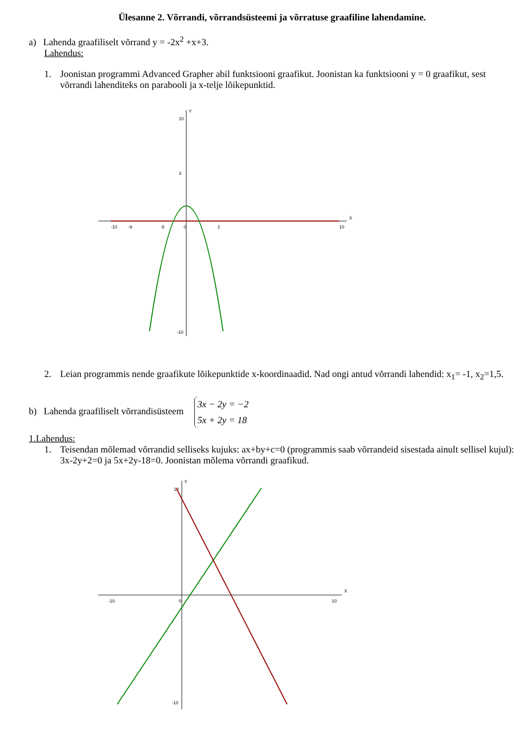Ülesanne 2. Võrrandi, võrrandsüsteemi ja võrratuse graafiline lahendamine.
a) Lahenda graafiliselt võrrand y = -2x<sup>2</sup> +x+3.
Lahendus:
1. Joonistan programmi Advanced Grapher abil funktsiooni graafikut. Joonistan ka funktsiooni y = 0 graafikut, sest võrrandi lahenditeks on parabooli ja x-telje lõikepunktid.
X
Y
-10
-9
-5
0
2
10
10
3
-10
2. Leian programmis nende graafikute lõikepunktide x-koordinaadid. Nad ongi antud võrrandi lahendid: x<sub>1</sub>= -1, x<sub>2</sub>=1,5.
b) Lahenda graafiliselt võrrandisüsteem 3x − 2y = −2
5x + 2y = 18
1.Lahendus:
1. Teisendan mõlemad võrrandid selliseks kujuks: ax+by+c=0 (programmis saab võrrandeid sisestada ainult sellisel kujul): 3x-2y+2=0 ja 5x+2y-18=0. Joonistan mõlema võrrandi graafikud.
X
Y
-10
0
10
10
-10